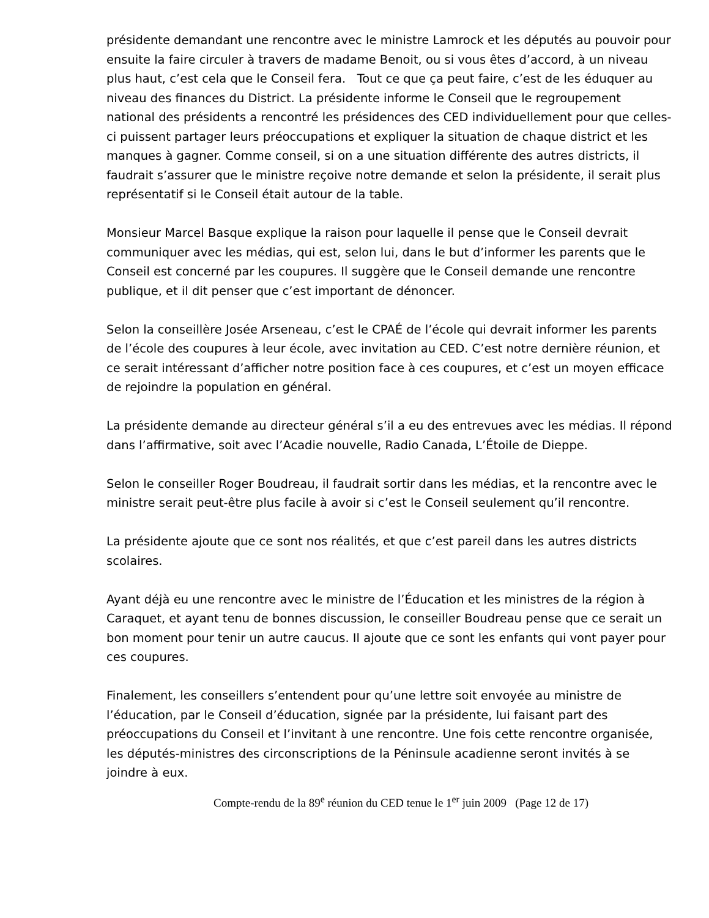présidente demandant une rencontre avec le ministre Lamrock et les députés au pouvoir pour ensuite la faire circuler à travers de madame Benoit, ou si vous êtes d’accord, à un niveau plus haut, c’est cela que le Conseil fera. Tout ce que ça peut faire, c’est de les éduquer au niveau des finances du District. La présidente informe le Conseil que le regroupement national des présidents a rencontré les présidences des CED individuellement pour que celles-ci puissent partager leurs préoccupations et expliquer la situation de chaque district et les manques à gagner. Comme conseil, si on a une situation différente des autres districts, il faudrait s’assurer que le ministre reçoive notre demande et selon la présidente, il serait plus représentatif si le Conseil était autour de la table.
Monsieur Marcel Basque explique la raison pour laquelle il pense que le Conseil devrait communiquer avec les médias, qui est, selon lui, dans le but d’informer les parents que le Conseil est concerné par les coupures. Il suggère que le Conseil demande une rencontre publique, et il dit penser que c’est important de dénoncer.
Selon la conseillère Josée Arseneau, c’est le CPAÉ de l’école qui devrait informer les parents de l’école des coupures à leur école, avec invitation au CED. C’est notre dernière réunion, et ce serait intéressant d’afficher notre position face à ces coupures, et c’est un moyen efficace de rejoindre la population en général.
La présidente demande au directeur général s’il a eu des entrevues avec les médias. Il répond dans l’affirmative, soit avec l’Acadie nouvelle, Radio Canada, L’Étoile de Dieppe.
Selon le conseiller Roger Boudreau, il faudrait sortir dans les médias, et la rencontre avec le ministre serait peut-être plus facile à avoir si c’est le Conseil seulement qu’il rencontre.
La présidente ajoute que ce sont nos réalités, et que c’est pareil dans les autres districts scolaires.
Ayant déjà eu une rencontre avec le ministre de l’Éducation et les ministres de la région à Caraquet, et ayant tenu de bonnes discussion, le conseiller Boudreau pense que ce serait un bon moment pour tenir un autre caucus. Il ajoute que ce sont les enfants qui vont payer pour ces coupures.
Finalement, les conseillers s’entendent pour qu’une lettre soit envoyée au ministre de l’éducation, par le Conseil d’éducation, signée par la présidente, lui faisant part des préoccupations du Conseil et l’invitant à une rencontre. Une fois cette rencontre organisée, les députés-ministres des circonscriptions de la Péninsule acadienne seront invités à se joindre à eux.
Compte-rendu de la 89<sup>e</sup> réunion du CED tenue le 1<sup>er</sup> juin 2009 (Page 12 de 17)